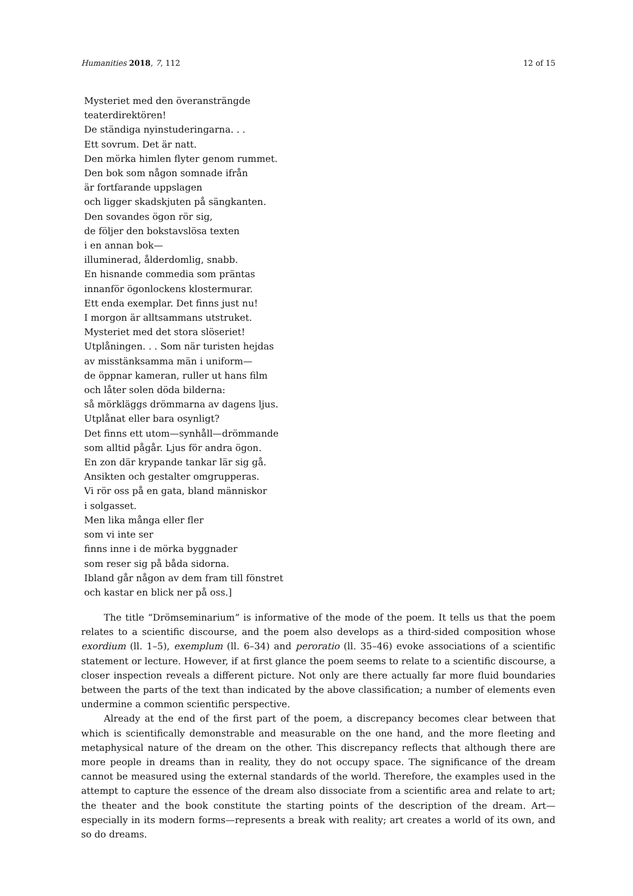Humanities 2018, 7, 112 12 of 15
Mysteriet med den överansträngde
teaterdirektören!
De ständiga nyinstuderingarna. . .
Ett sovrum. Det är natt.
Den mörka himlen flyter genom rummet.
Den bok som någon somnade ifrån
är fortfarande uppslagen
och ligger skadskjuten på sängkanten.
Den sovandes ögon rör sig,
de följer den bokstavslösa texten
i en annan bok—
illuminerad, ålderdomlig, snabb.
En hisnande commedia som präntas
innanför ögonlockens klostermurar.
Ett enda exemplar. Det finns just nu!
I morgon är alltsammans utstruket.
Mysteriet med det stora slöseriet!
Utplåningen. . . Som när turisten hejdas
av misstänksamma män i uniform—
de öppnar kameran, ruller ut hans film
och låter solen döda bilderna:
så mörkläggs drömmarna av dagens ljus.
Utplånat eller bara osynligt?
Det finns ett utom—synhåll—drömmande
som alltid pågår. Ljus för andra ögon.
En zon där krypande tankar lär sig gå.
Ansikten och gestalter omgrupperas.
Vi rör oss på en gata, bland människor
i solgasset.
Men lika många eller fler
som vi inte ser
finns inne i de mörka byggnader
som reser sig på båda sidorna.
Ibland går någon av dem fram till fönstret
och kastar en blick ner på oss.]
The title “Drömseminarium” is informative of the mode of the poem. It tells us that the poem relates to a scientific discourse, and the poem also develops as a third-sided composition whose exordium (ll. 1–5), exemplum (ll. 6–34) and peroratio (ll. 35–46) evoke associations of a scientific statement or lecture. However, if at first glance the poem seems to relate to a scientific discourse, a closer inspection reveals a different picture. Not only are there actually far more fluid boundaries between the parts of the text than indicated by the above classification; a number of elements even undermine a common scientific perspective.
Already at the end of the first part of the poem, a discrepancy becomes clear between that which is scientifically demonstrable and measurable on the one hand, and the more fleeting and metaphysical nature of the dream on the other. This discrepancy reflects that although there are more people in dreams than in reality, they do not occupy space. The significance of the dream cannot be measured using the external standards of the world. Therefore, the examples used in the attempt to capture the essence of the dream also dissociate from a scientific area and relate to art; the theater and the book constitute the starting points of the description of the dream. Art—especially in its modern forms—represents a break with reality; art creates a world of its own, and so do dreams.